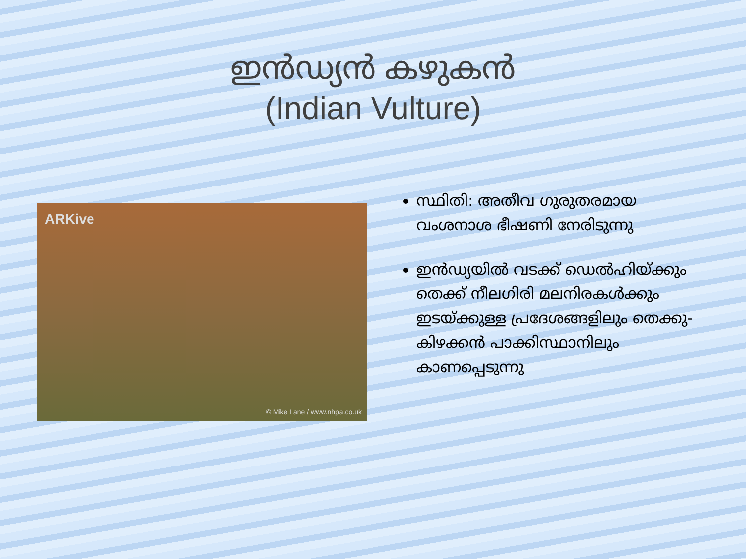ഇൻഡ്യൻ കഴുകൻ
(Indian Vulture)
ARKive
© Mike Lane / www.nhpa.co.uk
സ്ഥിതി: അതീവ ഗുരുതരമായ വംശനാശ ഭീഷണി നേരിടുന്നു
ഇൻഡ്യയിൽ വടക്ക് ഡെൽഹിയ്ക്കും തെക്ക് നീലഗിരി മലനിരകൾക്കും ഇടയ്ക്കുള്ള പ്രദേശങ്ങളിലും തെക്കു-കിഴക്കൻ പാക്കിസ്ഥാനിലും കാണപ്പെടുന്നു